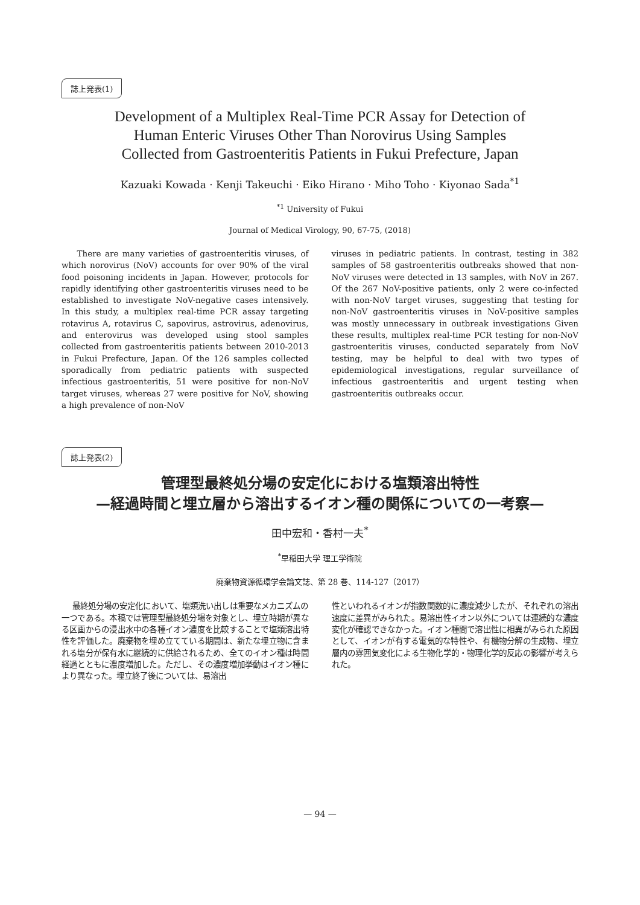誌上発表(1)
Development of a Multiplex Real-Time PCR Assay for Detection of
Human Enteric Viruses Other Than Norovirus Using Samples
Collected from Gastroenteritis Patients in Fukui Prefecture, Japan
Kazuaki Kowada · Kenji Takeuchi · Eiko Hirano · Miho Toho · Kiyonao Sada<sup>*1</sup>
<sup>*1</sup> University of Fukui
Journal of Medical Virology, 90, 67-75, (2018)
There are many varieties of gastroenteritis viruses, of which norovirus (NoV) accounts for over 90% of the viral food poisoning incidents in Japan. However, protocols for rapidly identifying other gastroenteritis viruses need to be established to investigate NoV-negative cases intensively. In this study, a multiplex real-time PCR assay targeting rotavirus A, rotavirus C, sapovirus, astrovirus, adenovirus, and enterovirus was developed using stool samples collected from gastroenteritis patients between 2010-2013 in Fukui Prefecture, Japan. Of the 126 samples collected sporadically from pediatric patients with suspected infectious gastroenteritis, 51 were positive for non-NoV target viruses, whereas 27 were positive for NoV, showing a high prevalence of non-NoV
viruses in pediatric patients. In contrast, testing in 382 samples of 58 gastroenteritis outbreaks showed that non-NoV viruses were detected in 13 samples, with NoV in 267. Of the 267 NoV-positive patients, only 2 were co-infected with non-NoV target viruses, suggesting that testing for non-NoV gastroenteritis viruses in NoV-positive samples was mostly unnecessary in outbreak investigations Given these results, multiplex real-time PCR testing for non-NoV gastroenteritis viruses, conducted separately from NoV testing, may be helpful to deal with two types of epidemiological investigations, regular surveillance of infectious gastroenteritis and urgent testing when gastroenteritis outbreaks occur.
誌上発表(2)
管理型最終処分場の安定化における塩類溶出特性
—経過時間と埋立層から溶出するイオン種の関係についての一考察—
田中宏和・香村一夫<sup>*</sup>
<sup>*</sup> 早稲田大学 理工学術院
廃棄物資源循環学会論文誌、第 28 巻、114-127（2017）
最終処分場の安定化において、塩類洗い出しは重要なメカニズムの一つである。本稿では管理型最終処分場を対象とし、埋立時期が異なる区画からの浸出水中の各種イオン濃度を比較することで塩類溶出特性を評価した。廃棄物を埋め立てている期間は、新たな埋立物に含まれる塩分が保有水に継続的に供給されるため、全てのイオン種は時間経過とともに濃度増加した。ただし、その濃度増加挙動はイオン種により異なった。埋立終了後については、易溶出
性といわれるイオンが指数関数的に濃度減少したが、それぞれの溶出速度に差異がみられた。易溶出性イオン以外については連続的な濃度変化が確認できなかった。イオン種間で溶出性に相異がみられた原因として、イオンが有する電気的な特性や、有機物分解の生成物、埋立層内の雰囲気変化による生物化学的・物理化学的反応の影響が考えられた。
— 94 —